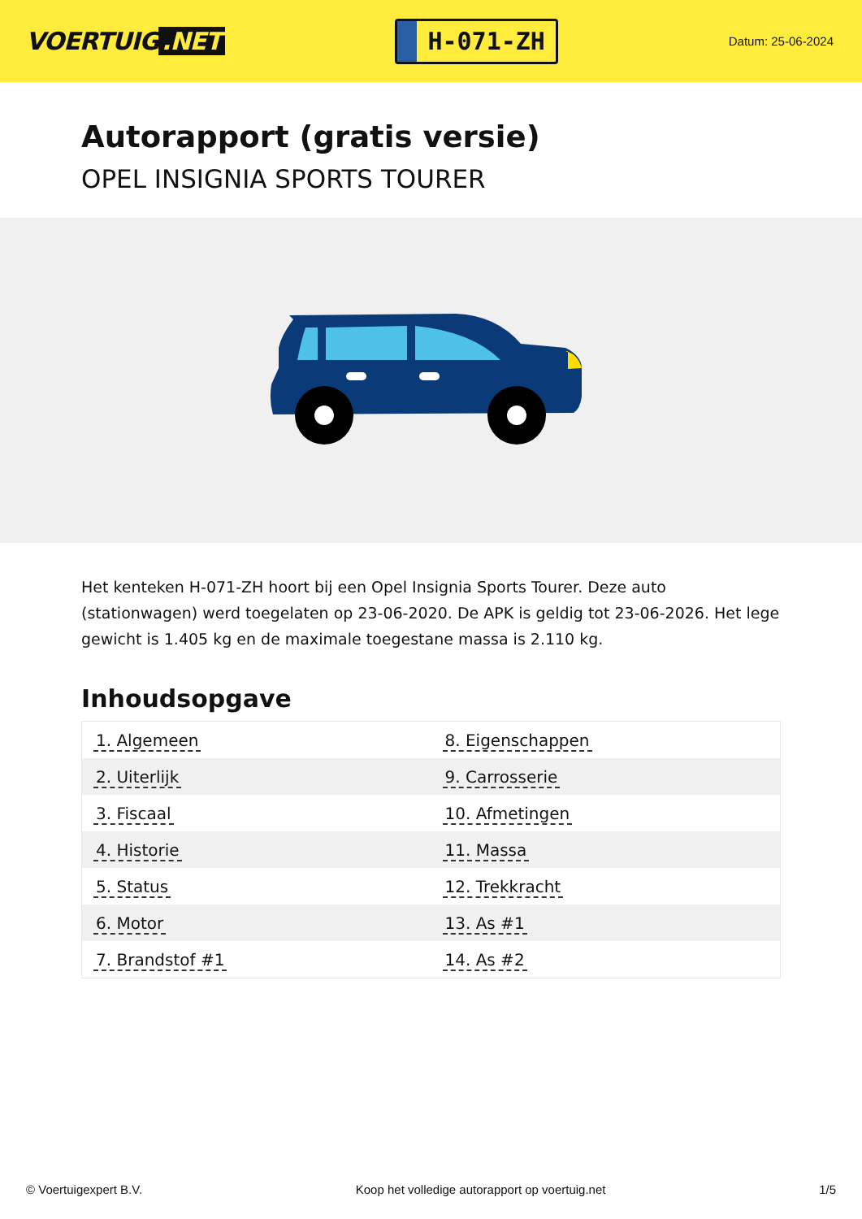VOERTUIG.NET
H-071-ZH
Datum: 25-06-2024
Autorapport (gratis versie)
OPEL INSIGNIA SPORTS TOURER
Het kenteken H-071-ZH hoort bij een Opel Insignia Sports Tourer. Deze auto (stationwagen) werd toegelaten op 23-06-2020. De APK is geldig tot 23-06-2026. Het lege gewicht is 1.405 kg en de maximale toegestane massa is 2.110 kg.
Inhoudsopgave
| 1. Algemeen | 8. Eigenschappen |
| 2. Uiterlijk | 9. Carrosserie |
| 3. Fiscaal | 10. Afmetingen |
| 4. Historie | 11. Massa |
| 5. Status | 12. Trekkracht |
| 6. Motor | 13. As #1 |
| 7. Brandstof #1 | 14. As #2 |
© Voertuigexpert B.V. Koop het volledige autorapport op voertuig.net
1/5